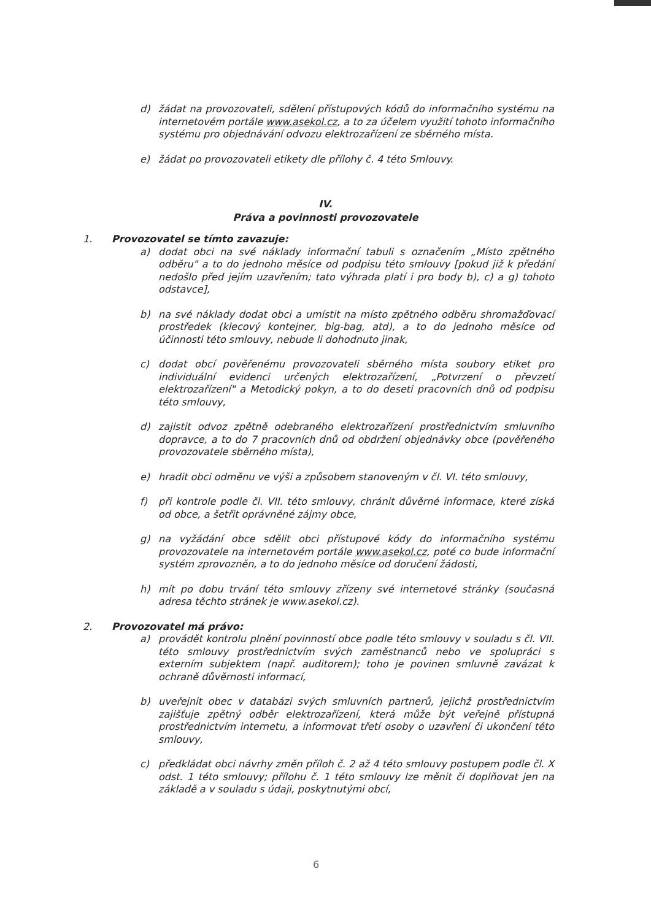d) žádat na provozovateli, sdělení přístupových kódů do informačního systému na internetovém portále www.asekol.cz, a to za účelem využití tohoto informačního systému pro objednávání odvozu elektrozařízení ze sběrného místa.
e) žádat po provozovateli etikety dle přílohy č. 4 této Smlouvy.
IV.
Práva a povinnosti provozovatele
1. Provozovatel se tímto zavazuje:
a) dodat obci na své náklady informační tabuli s označením „Místo zpětného odběru" a to do jednoho měsíce od podpisu této smlouvy [pokud již k předání nedošlo před jejím uzavřením; tato výhrada platí i pro body b), c) a g) tohoto odstavce],
b) na své náklady dodat obci a umístit na místo zpětného odběru shromažďovací prostředek (klecový kontejner, big-bag, atd), a to do jednoho měsíce od účinnosti této smlouvy, nebude li dohodnuto jinak,
c) dodat obcí pověřenému provozovateli sběrného místa soubory etiket pro individuální evidenci určených elektrozařízení, „Potvrzení o převzetí elektrozařízení" a Metodický pokyn, a to do deseti pracovních dnů od podpisu této smlouvy,
d) zajistit odvoz zpětně odebraného elektrozařízení prostřednictvím smluvního dopravce, a to do 7 pracovních dnů od obdržení objednávky obce (pověřeného provozovatele sběrného místa),
e) hradit obci odměnu ve výši a způsobem stanoveným v čl. VI. této smlouvy,
f) při kontrole podle čl. VII. této smlouvy, chránit důvěrné informace, které získá od obce, a šetřit oprávněné zájmy obce,
g) na vyžádání obce sdělit obci přístupové kódy do informačního systému provozovatele na internetovém portále www.asekol.cz, poté co bude informační systém zprovozněn, a to do jednoho měsíce od doručení žádosti,
h) mít po dobu trvání této smlouvy zřízeny své internetové stránky (současná adresa těchto stránek je www.asekol.cz).
2. Provozovatel má právo:
a) provádět kontrolu plnění povinností obce podle této smlouvy v souladu s čl. VII. této smlouvy prostřednictvím svých zaměstnanců nebo ve spolupráci s externím subjektem (např. auditorem); toho je povinen smluvně zavázat k ochraně důvěrnosti informací,
b) uveřejnit obec v databázi svých smluvních partnerů, jejichž prostřednictvím zajišťuje zpětný odběr elektrozařízení, která může být veřejně přístupná prostřednictvím internetu, a informovat třetí osoby o uzavření či ukončení této smlouvy,
c) předkládat obci návrhy změn příloh č. 2 až 4 této smlouvy postupem podle čl. X odst. 1 této smlouvy; přílohu č. 1 této smlouvy lze měnit či doplňovat jen na základě a v souladu s údaji, poskytnutými obcí,
6